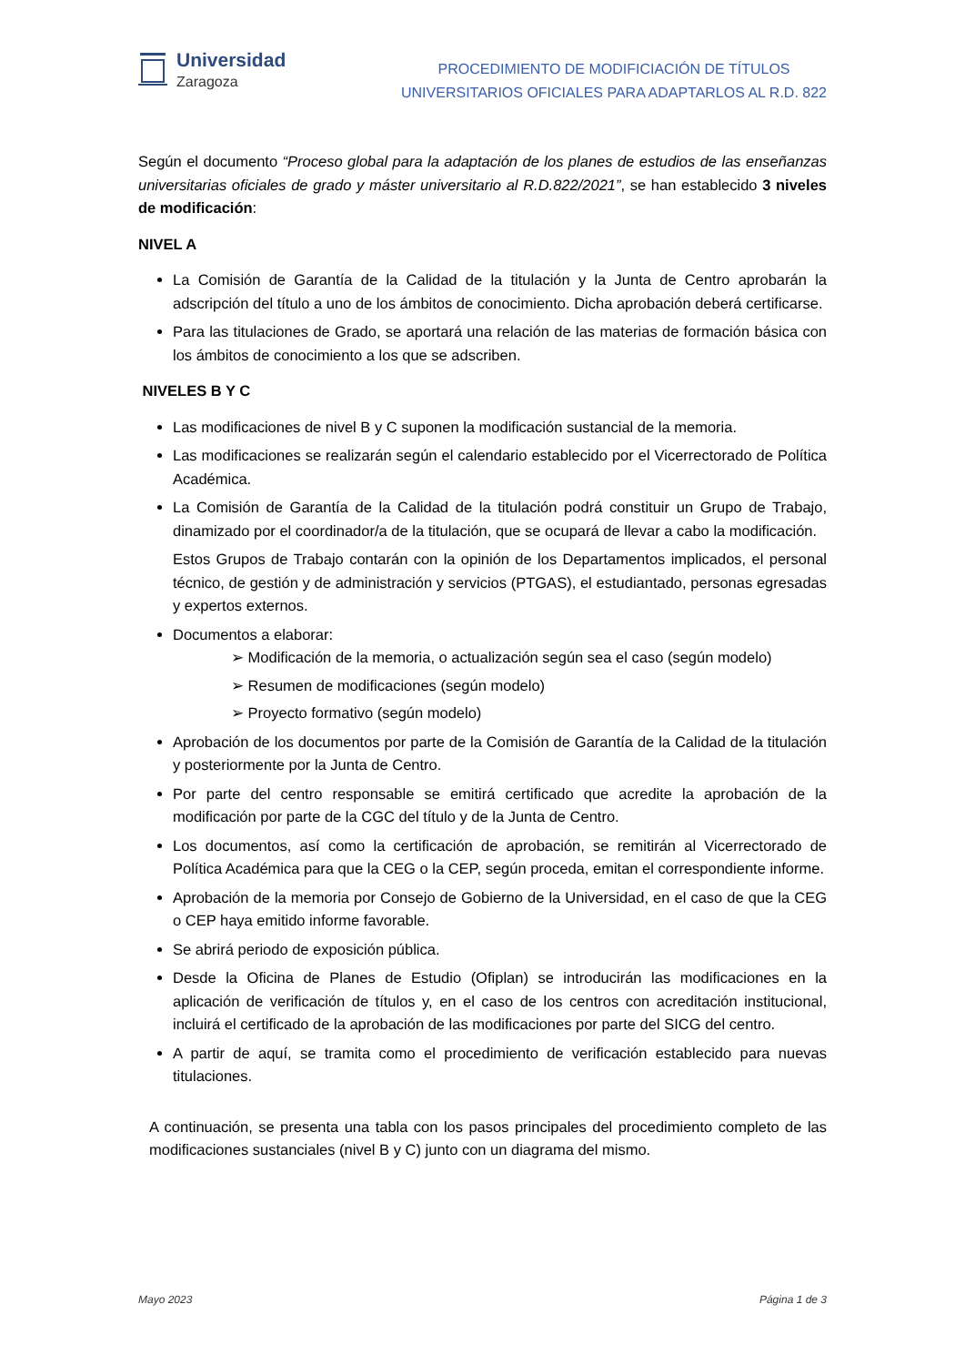Universidad
Zaragoza
PROCEDIMIENTO DE MODIFICIACIÓN DE TÍTULOS
UNIVERSITARIOS OFICIALES PARA ADAPTARLOS AL R.D. 822
Según el documento “Proceso global para la adaptación de los planes de estudios de las enseñanzas universitarias oficiales de grado y máster universitario al R.D.822/2021”, se han establecido 3 niveles de modificación:
NIVEL A
La Comisión de Garantía de la Calidad de la titulación y la Junta de Centro aprobarán la adscripción del título a uno de los ámbitos de conocimiento. Dicha aprobación deberá certificarse.
Para las titulaciones de Grado, se aportará una relación de las materias de formación básica con los ámbitos de conocimiento a los que se adscriben.
NIVELES B Y C
Las modificaciones de nivel B y C suponen la modificación sustancial de la memoria.
Las modificaciones se realizarán según el calendario establecido por el Vicerrectorado de Política Académica.
La Comisión de Garantía de la Calidad de la titulación podrá constituir un Grupo de Trabajo, dinamizado por el coordinador/a de la titulación, que se ocupará de llevar a cabo la modificación.
Estos Grupos de Trabajo contarán con la opinión de los Departamentos implicados, el personal técnico, de gestión y de administración y servicios (PTGAS), el estudiantado, personas egresadas y expertos externos.
Documentos a elaborar:
➢ Modificación de la memoria, o actualización según sea el caso (según modelo)
➢ Resumen de modificaciones (según modelo)
➢ Proyecto formativo (según modelo)
Aprobación de los documentos por parte de la Comisión de Garantía de la Calidad de la titulación y posteriormente por la Junta de Centro.
Por parte del centro responsable se emitirá certificado que acredite la aprobación de la modificación por parte de la CGC del título y de la Junta de Centro.
Los documentos, así como la certificación de aprobación, se remitirán al Vicerrectorado de Política Académica para que la CEG o la CEP, según proceda, emitan el correspondiente informe.
Aprobación de la memoria por Consejo de Gobierno de la Universidad, en el caso de que la CEG o CEP haya emitido informe favorable.
Se abrirá periodo de exposición pública.
Desde la Oficina de Planes de Estudio (Ofiplan) se introducirán las modificaciones en la aplicación de verificación de títulos y, en el caso de los centros con acreditación institucional, incluirá el certificado de la aprobación de las modificaciones por parte del SICG del centro.
A partir de aquí, se tramita como el procedimiento de verificación establecido para nuevas titulaciones.
A continuación, se presenta una tabla con los pasos principales del procedimiento completo de las modificaciones sustanciales (nivel B y C) junto con un diagrama del mismo.
Mayo 2023 Página 1 de 3